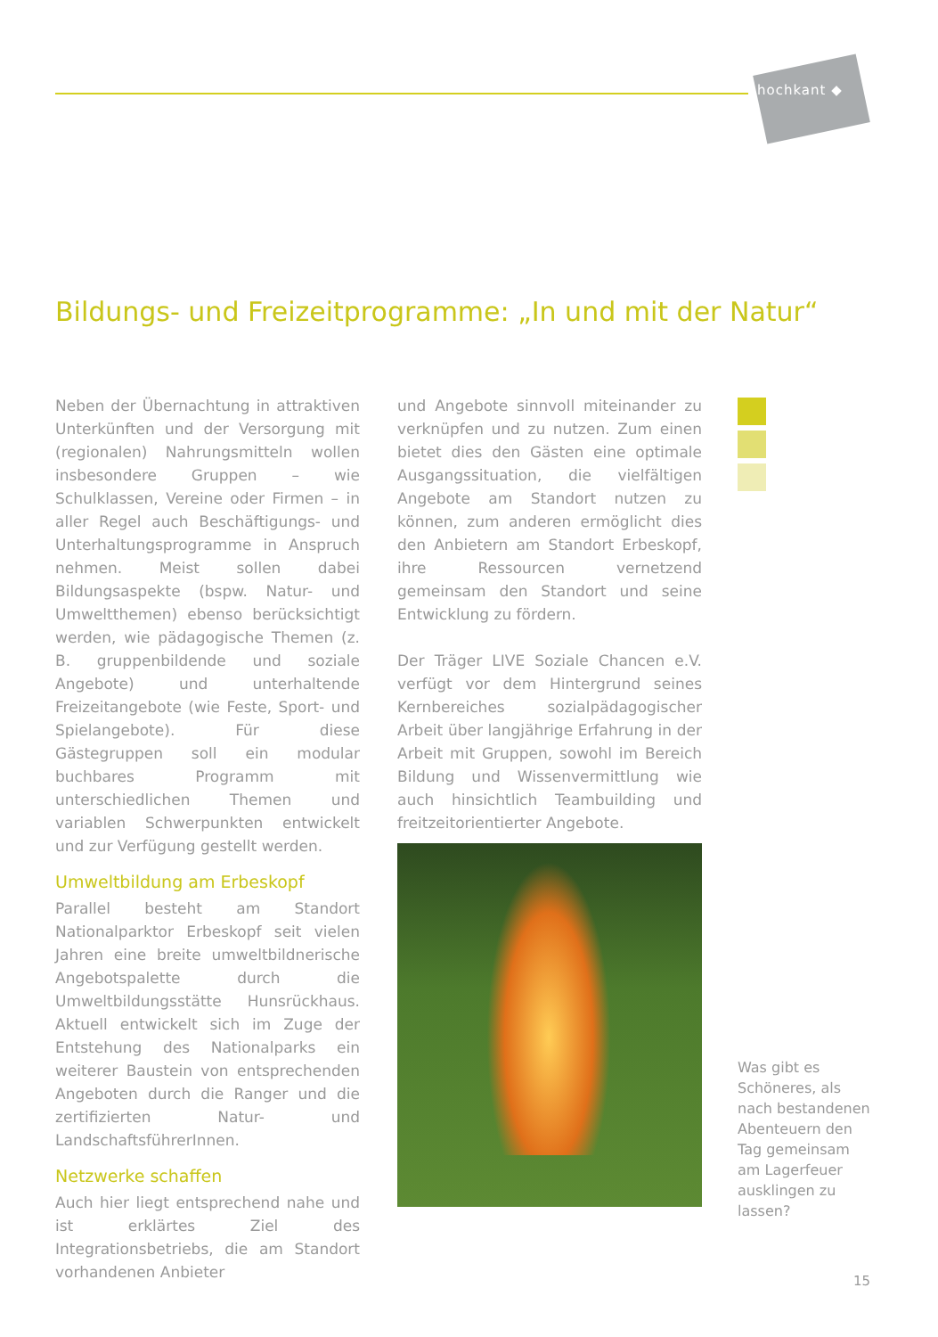hochkant ◆
Bildungs- und Freizeitprogramme: „In und mit der Natur“
Neben der Übernachtung in attraktiven Unterkünften und der Versorgung mit (regionalen) Nahrungsmitteln wollen insbesondere Gruppen – wie Schulklassen, Vereine oder Firmen – in aller Regel auch Beschäftigungs- und Unterhaltungsprogramme in Anspruch nehmen. Meist sollen dabei Bildungsaspekte (bspw. Natur- und Umweltthemen) ebenso berücksichtigt werden, wie pädagogische Themen (z. B. gruppenbildende und soziale Angebote) und unterhaltende Freizeitangebote (wie Feste, Sport- und Spielangebote). Für diese Gästegruppen soll ein modular buchbares Programm mit unterschiedlichen Themen und variablen Schwerpunkten entwickelt und zur Verfügung gestellt werden.
Umweltbildung am Erbeskopf
Parallel besteht am Standort Nationalparktor Erbeskopf seit vielen Jahren eine breite umweltbildnerische Angebotspalette durch die Umweltbildungsstätte Hunsrückhaus. Aktuell entwickelt sich im Zuge der Entstehung des Nationalparks ein weiterer Baustein von entsprechenden Angeboten durch die Ranger und die zertifizierten Natur- und LandschaftsführerInnen.
Netzwerke schaffen
Auch hier liegt entsprechend nahe und ist erklärtes Ziel des Integrationsbetriebs, die am Standort vorhandenen Anbieter
und Angebote sinnvoll miteinander zu verknüpfen und zu nutzen. Zum einen bietet dies den Gästen eine optimale Ausgangssituation, die vielfältigen Angebote am Standort nutzen zu können, zum anderen ermöglicht dies den Anbietern am Standort Erbeskopf, ihre Ressourcen vernetzend gemeinsam den Standort und seine Entwicklung zu fördern.
Der Träger LIVE Soziale Chancen e.V. verfügt vor dem Hintergrund seines Kernbereiches sozialpädagogischer Arbeit über langjährige Erfahrung in der Arbeit mit Gruppen, sowohl im Bereich Bildung und Wissenvermittlung wie auch hinsichtlich Teambuilding und freitzeitorientierter Angebote.
Was gibt es Schöneres, als nach bestandenen Abenteuern den Tag gemeinsam am Lagerfeuer ausklingen zu lassen?
15